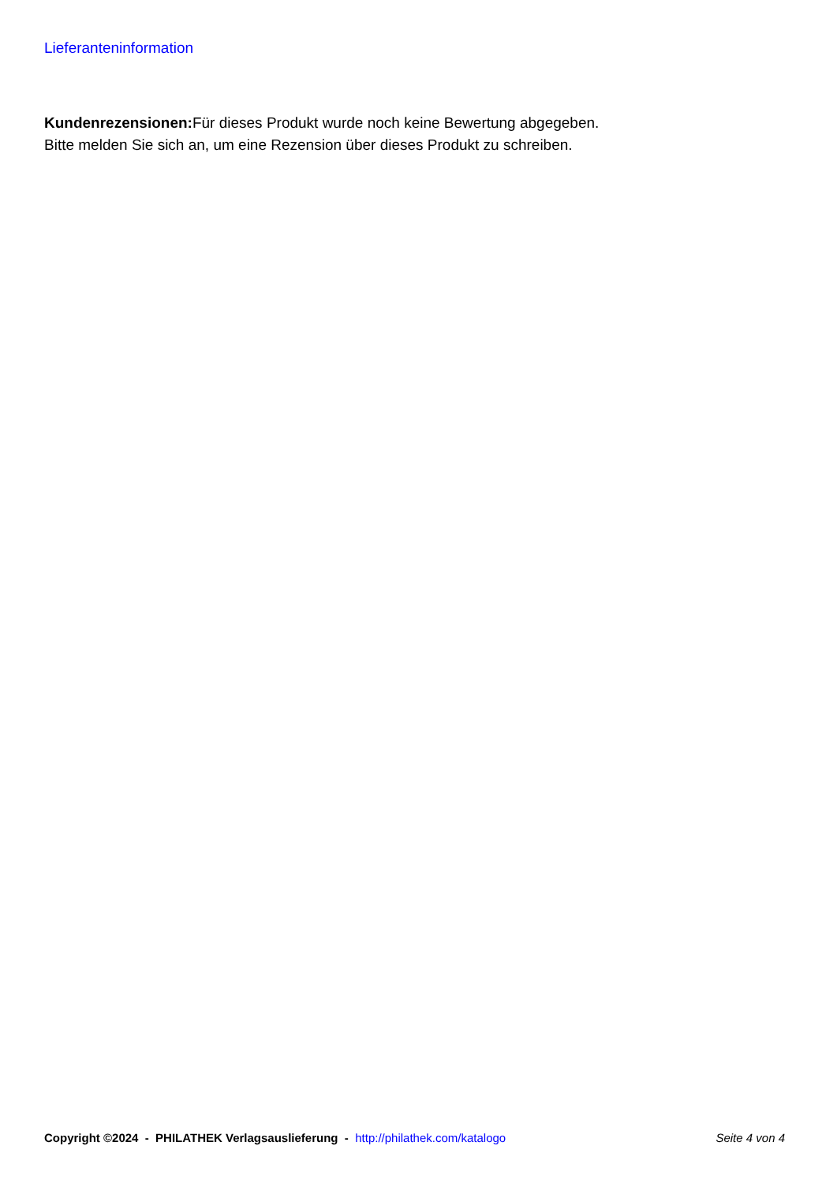Lieferanteninformation
Kundenrezensionen: Für dieses Produkt wurde noch keine Bewertung abgegeben.
Bitte melden Sie sich an, um eine Rezension über dieses Produkt zu schreiben.
Copyright ©2024 - PHILATHEK Verlagsauslieferung - http://philathek.com/katalogo Seite 4 von 4